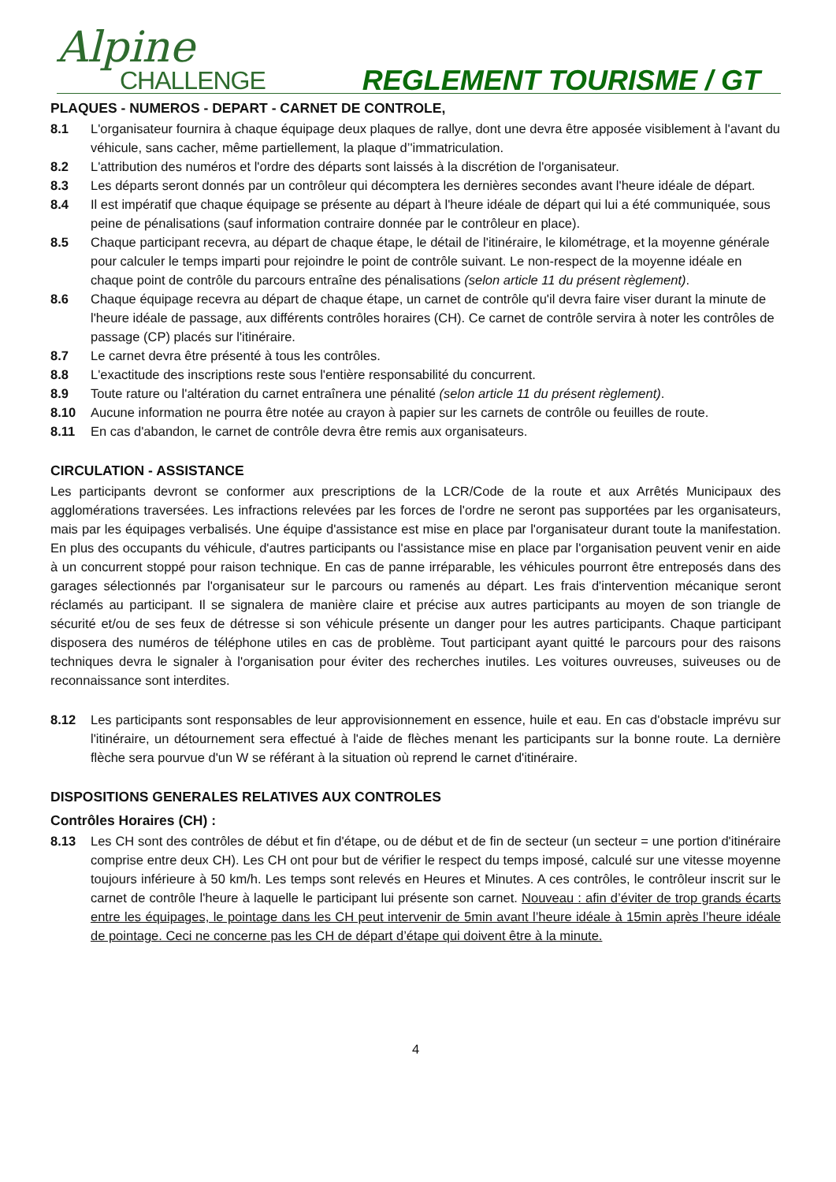Alpine
CHALLENGE
REGLEMENT TOURISME / GT
PLAQUES - NUMEROS - DEPART - CARNET DE CONTROLE,
8.1 L'organisateur fournira à chaque équipage deux plaques de rallye, dont une devra être apposée visiblement à l'avant du véhicule, sans cacher, même partiellement, la plaque d’'immatriculation.
8.2 L'attribution des numéros et l'ordre des départs sont laissés à la discrétion de l'organisateur.
8.3 Les départs seront donnés par un contrôleur qui décomptera les dernières secondes avant l'heure idéale de départ.
8.4 Il est impératif que chaque équipage se présente au départ à l'heure idéale de départ qui lui a été communiquée, sous peine de pénalisations (sauf information contraire donnée par le contrôleur en place).
8.5 Chaque participant recevra, au départ de chaque étape, le détail de l'itinéraire, le kilométrage, et la moyenne générale pour calculer le temps imparti pour rejoindre le point de contrôle suivant. Le non-respect de la moyenne idéale en chaque point de contrôle du parcours entraîne des pénalisations (selon article 11 du présent règlement).
8.6 Chaque équipage recevra au départ de chaque étape, un carnet de contrôle qu'il devra faire viser durant la minute de l'heure idéale de passage, aux différents contrôles horaires (CH). Ce carnet de contrôle servira à noter les contrôles de passage (CP) placés sur l'itinéraire.
8.7 Le carnet devra être présenté à tous les contrôles.
8.8 L'exactitude des inscriptions reste sous l'entière responsabilité du concurrent.
8.9 Toute rature ou l'altération du carnet entraînera une pénalité (selon article 11 du présent règlement).
8.10 Aucune information ne pourra être notée au crayon à papier sur les carnets de contrôle ou feuilles de route.
8.11 En cas d'abandon, le carnet de contrôle devra être remis aux organisateurs.
CIRCULATION - ASSISTANCE
Les participants devront se conformer aux prescriptions de la LCR/Code de la route et aux Arrêtés Municipaux des agglomérations traversées. Les infractions relevées par les forces de l'ordre ne seront pas supportées par les organisateurs, mais par les équipages verbalisés. Une équipe d'assistance est mise en place par l'organisateur durant toute la manifestation. En plus des occupants du véhicule, d'autres participants ou l'assistance mise en place par l'organisation peuvent venir en aide à un concurrent stoppé pour raison technique. En cas de panne irréparable, les véhicules pourront être entreposés dans des garages sélectionnés par l'organisateur sur le parcours ou ramenés au départ. Les frais d'intervention mécanique seront réclamés au participant. Il se signalera de manière claire et précise aux autres participants au moyen de son triangle de sécurité et/ou de ses feux de détresse si son véhicule présente un danger pour les autres participants. Chaque participant disposera des numéros de téléphone utiles en cas de problème. Tout participant ayant quitté le parcours pour des raisons techniques devra le signaler à l'organisation pour éviter des recherches inutiles. Les voitures ouvreuses, suiveuses ou de reconnaissance sont interdites.
8.12 Les participants sont responsables de leur approvisionnement en essence, huile et eau. En cas d'obstacle imprévu sur l'itinéraire, un détournement sera effectué à l'aide de flèches menant les participants sur la bonne route. La dernière flèche sera pourvue d'un W se référant à la situation où reprend le carnet d'itinéraire.
DISPOSITIONS GENERALES RELATIVES AUX CONTROLES
Contrôles Horaires (CH) :
8.13 Les CH sont des contrôles de début et fin d'étape, ou de début et de fin de secteur (un secteur = une portion d'itinéraire comprise entre deux CH). Les CH ont pour but de vérifier le respect du temps imposé, calculé sur une vitesse moyenne toujours inférieure à 50 km/h. Les temps sont relevés en Heures et Minutes. A ces contrôles, le contrôleur inscrit sur le carnet de contrôle l'heure à laquelle le participant lui présente son carnet. Nouveau : afin d’éviter de trop grands écarts entre les équipages, le pointage dans les CH peut intervenir de 5min avant l’heure idéale à 15min après l’heure idéale de pointage. Ceci ne concerne pas les CH de départ d’étape qui doivent être à la minute.
4